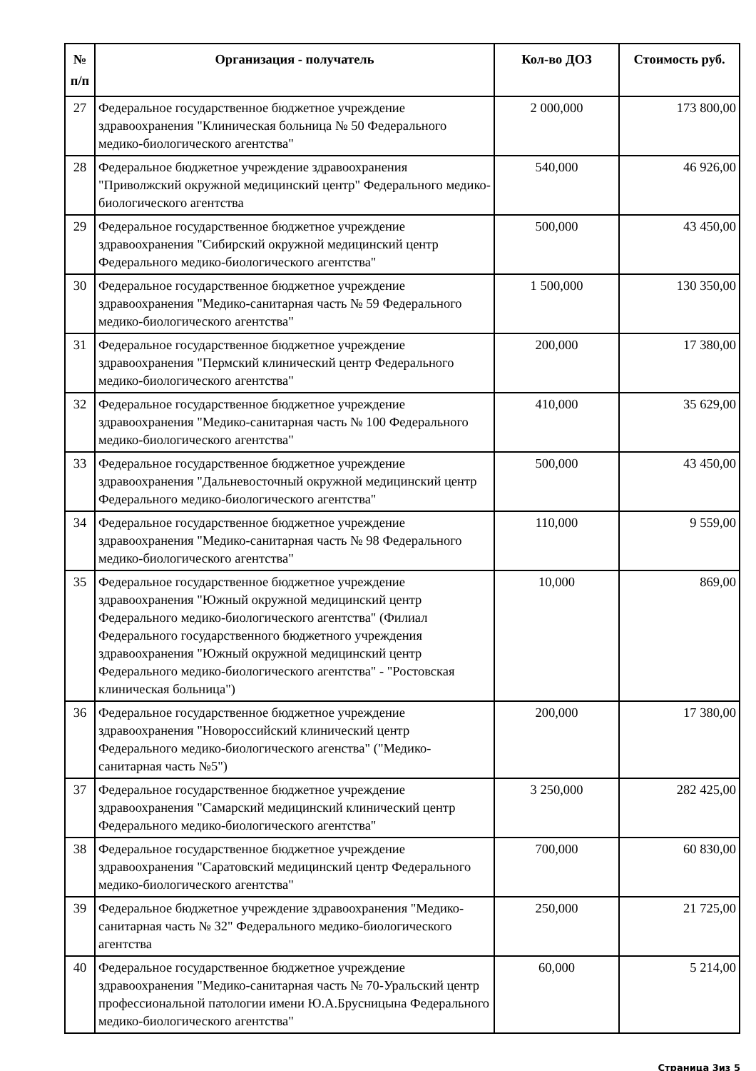| № п/п | Организация - получатель | Кол-во ДОЗ | Стоимость руб. |
| --- | --- | --- | --- |
| 27 | Федеральное государственное бюджетное учреждение здравоохранения "Клиническая больница № 50 Федерального медико-биологического агентства" | 2 000,000 | 173 800,00 |
| 28 | Федеральное бюджетное учреждение здравоохранения "Приволжский окружной медицинский центр" Федерального медико-биологического агентства | 540,000 | 46 926,00 |
| 29 | Федеральное государственное бюджетное учреждение здравоохранения "Сибирский окружной медицинский центр Федерального медико-биологического агентства" | 500,000 | 43 450,00 |
| 30 | Федеральное государственное бюджетное учреждение здравоохранения "Медико-санитарная часть № 59 Федерального медико-биологического агентства" | 1 500,000 | 130 350,00 |
| 31 | Федеральное государственное бюджетное учреждение здравоохранения "Пермский клинический центр Федерального медико-биологического агентства" | 200,000 | 17 380,00 |
| 32 | Федеральное государственное бюджетное учреждение здравоохранения "Медико-санитарная часть № 100 Федерального медико-биологического агентства" | 410,000 | 35 629,00 |
| 33 | Федеральное государственное бюджетное учреждение здравоохранения "Дальневосточный окружной медицинский центр Федерального медико-биологического агентства" | 500,000 | 43 450,00 |
| 34 | Федеральное государственное бюджетное учреждение здравоохранения "Медико-санитарная часть № 98 Федерального медико-биологического агентства" | 110,000 | 9 559,00 |
| 35 | Федеральное государственное бюджетное учреждение здравоохранения "Южный окружной медицинский центр Федерального медико-биологического агентства" (Филиал Федерального государственного бюджетного учреждения здравоохранения "Южный окружной медицинский центр Федерального медико-биологического агентства" - "Ростовская клиническая больница") | 10,000 | 869,00 |
| 36 | Федеральное государственное бюджетное учреждение здравоохранения "Новороссийский клинический центр Федерального медико-биологического агенства" ("Медико-санитарная часть №5") | 200,000 | 17 380,00 |
| 37 | Федеральное государственное бюджетное учреждение здравоохранения "Самарский медицинский клинический центр Федерального медико-биологического агентства" | 3 250,000 | 282 425,00 |
| 38 | Федеральное государственное бюджетное учреждение здравоохранения "Саратовский медицинский центр Федерального медико-биологического агентства" | 700,000 | 60 830,00 |
| 39 | Федеральное бюджетное учреждение здравоохранения "Медико-санитарная часть № 32" Федерального медико-биологического агентства | 250,000 | 21 725,00 |
| 40 | Федеральное государственное бюджетное учреждение здравоохранения "Медико-санитарная часть № 70-Уральский центр профессиональной патологии имени Ю.А.Брусницына Федерального медико-биологического агентства" | 60,000 | 5 214,00 |
Страница 3из 5